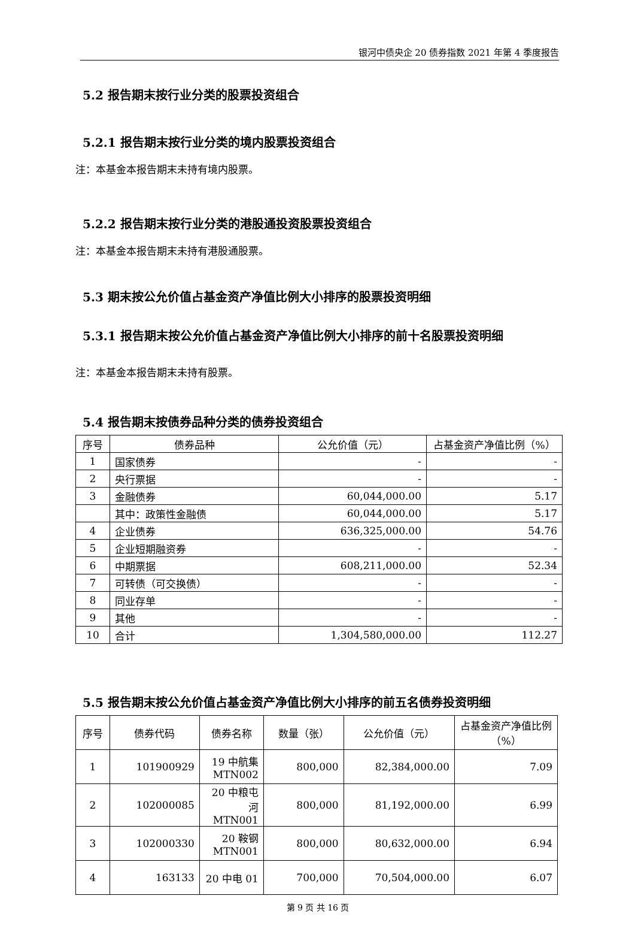银河中债央企 20 债券指数 2021 年第 4 季度报告
5.2 报告期末按行业分类的股票投资组合
5.2.1 报告期末按行业分类的境内股票投资组合
注：本基金本报告期末未持有境内股票。
5.2.2 报告期末按行业分类的港股通投资股票投资组合
注：本基金本报告期末未持有港股通股票。
5.3 期末按公允价值占基金资产净值比例大小排序的股票投资明细
5.3.1 报告期末按公允价值占基金资产净值比例大小排序的前十名股票投资明细
注：本基金本报告期末未持有股票。
5.4 报告期末按债券品种分类的债券投资组合
| 序号 | 债券品种 | 公允价值（元） | 占基金资产净值比例（%） |
| --- | --- | --- | --- |
| 1 | 国家债券 | - | - |
| 2 | 央行票据 | - | - |
| 3 | 金融债券 | 60,044,000.00 | 5.17 |
| | 其中：政策性金融债 | 60,044,000.00 | 5.17 |
| 4 | 企业债券 | 636,325,000.00 | 54.76 |
| 5 | 企业短期融资券 | - | - |
| 6 | 中期票据 | 608,211,000.00 | 52.34 |
| 7 | 可转债（可交换债） | - | - |
| 8 | 同业存单 | - | - |
| 9 | 其他 | - | - |
| 10 | 合计 | 1,304,580,000.00 | 112.27 |
5.5 报告期末按公允价值占基金资产净值比例大小排序的前五名债券投资明细
| 序号 | 债券代码 | 债券名称 | 数量（张） | 公允价值（元） | 占基金资产净值比例（%） |
| --- | --- | --- | --- | --- | --- |
| 1 | 101900929 | 19 中航集MTN002 | 800,000 | 82,384,000.00 | 7.09 |
| 2 | 102000085 | 20 中粮屯河 MTN001 | 800,000 | 81,192,000.00 | 6.99 |
| 3 | 102000330 | 20 鞍钢MTN001 | 800,000 | 80,632,000.00 | 6.94 |
| 4 | 163133 | 20 中电 01 | 700,000 | 70,504,000.00 | 6.07 |
第 9 页 共 16 页